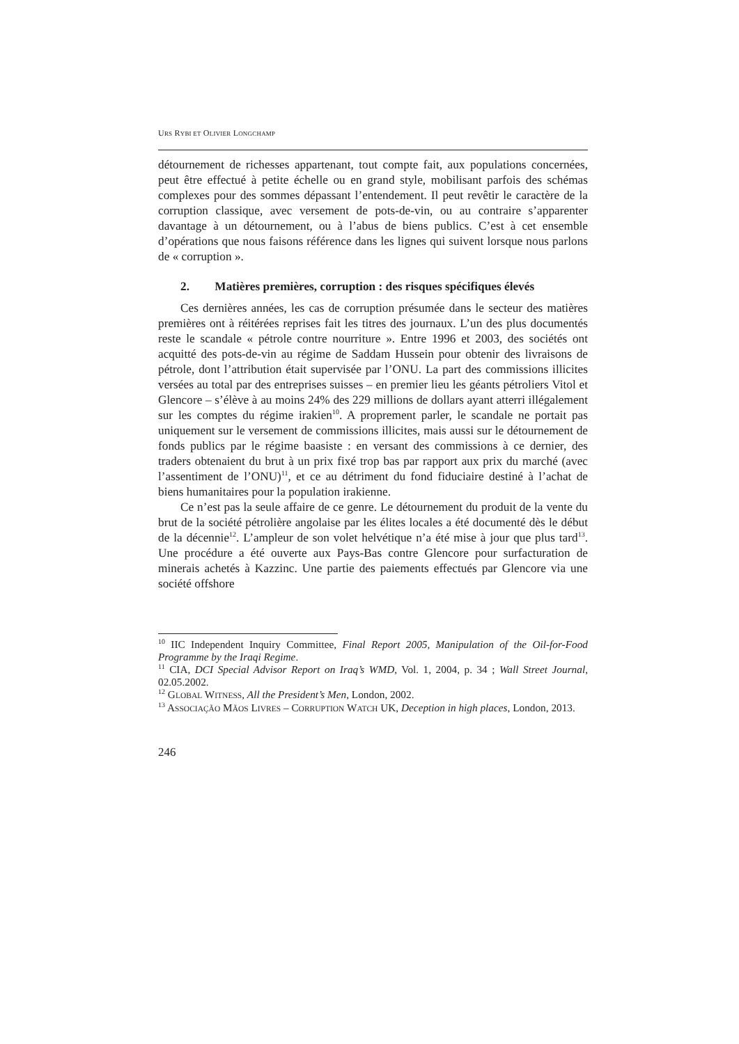URS RYBI ET OLIVIER LONGCHAMP
détournement de richesses appartenant, tout compte fait, aux populations concernées, peut être effectué à petite échelle ou en grand style, mobilisant parfois des schémas complexes pour des sommes dépassant l’entendement. Il peut revêtir le caractère de la corruption classique, avec versement de pots-de-vin, ou au contraire s’apparenter davantage à un détournement, ou à l’abus de biens publics. C’est à cet ensemble d’opérations que nous faisons référence dans les lignes qui suivent lorsque nous parlons de « corruption ».
2. Matières premières, corruption : des risques spécifiques élevés
Ces dernières années, les cas de corruption présumée dans le secteur des matières premières ont à réitérées reprises fait les titres des journaux. L’un des plus documentés reste le scandale « pétrole contre nourriture ». Entre 1996 et 2003, des sociétés ont acquitté des pots-de-vin au régime de Saddam Hussein pour obtenir des livraisons de pétrole, dont l’attribution était supervisée par l’ONU. La part des commissions illicites versées au total par des entreprises suisses – en premier lieu les géants pétroliers Vitol et Glencore – s’élève à au moins 24% des 229 millions de dollars ayant atterri illégalement sur les comptes du régime irakien<sup>10</sup>. A proprement parler, le scandale ne portait pas uniquement sur le versement de commissions illicites, mais aussi sur le détournement de fonds publics par le régime baasiste : en versant des commissions à ce dernier, des traders obtenaient du brut à un prix fixé trop bas par rapport aux prix du marché (avec l’assentiment de l’ONU)<sup>11</sup>, et ce au détriment du fond fiduciaire destiné à l’achat de biens humanitaires pour la population irakienne.
Ce n’est pas la seule affaire de ce genre. Le détournement du produit de la vente du brut de la société pétrolière angolaise par les élites locales a été documenté dès le début de la décennie<sup>12</sup>. L’ampleur de son volet helvétique n’a été mise à jour que plus tard<sup>13</sup>. Une procédure a été ouverte aux Pays-Bas contre Glencore pour surfacturation de minerais achetés à Kazzinc. Une partie des paiements effectués par Glencore via une société offshore
<sup>10</sup> IIC Independent Inquiry Committee, Final Report 2005, Manipulation of the Oil-for-Food Programme by the Iraqi Regime.
<sup>11</sup> CIA, DCI Special Advisor Report on Iraq’s WMD, Vol. 1, 2004, p. 34 ; Wall Street Journal, 02.05.2002.
<sup>12</sup> GLOBAL WITNESS, All the President’s Men, London, 2002.
<sup>13</sup> ASSOCIAÇÃO MÃOS LIVRES – CORRUPTION WATCH UK, Deception in high places, London, 2013.
246